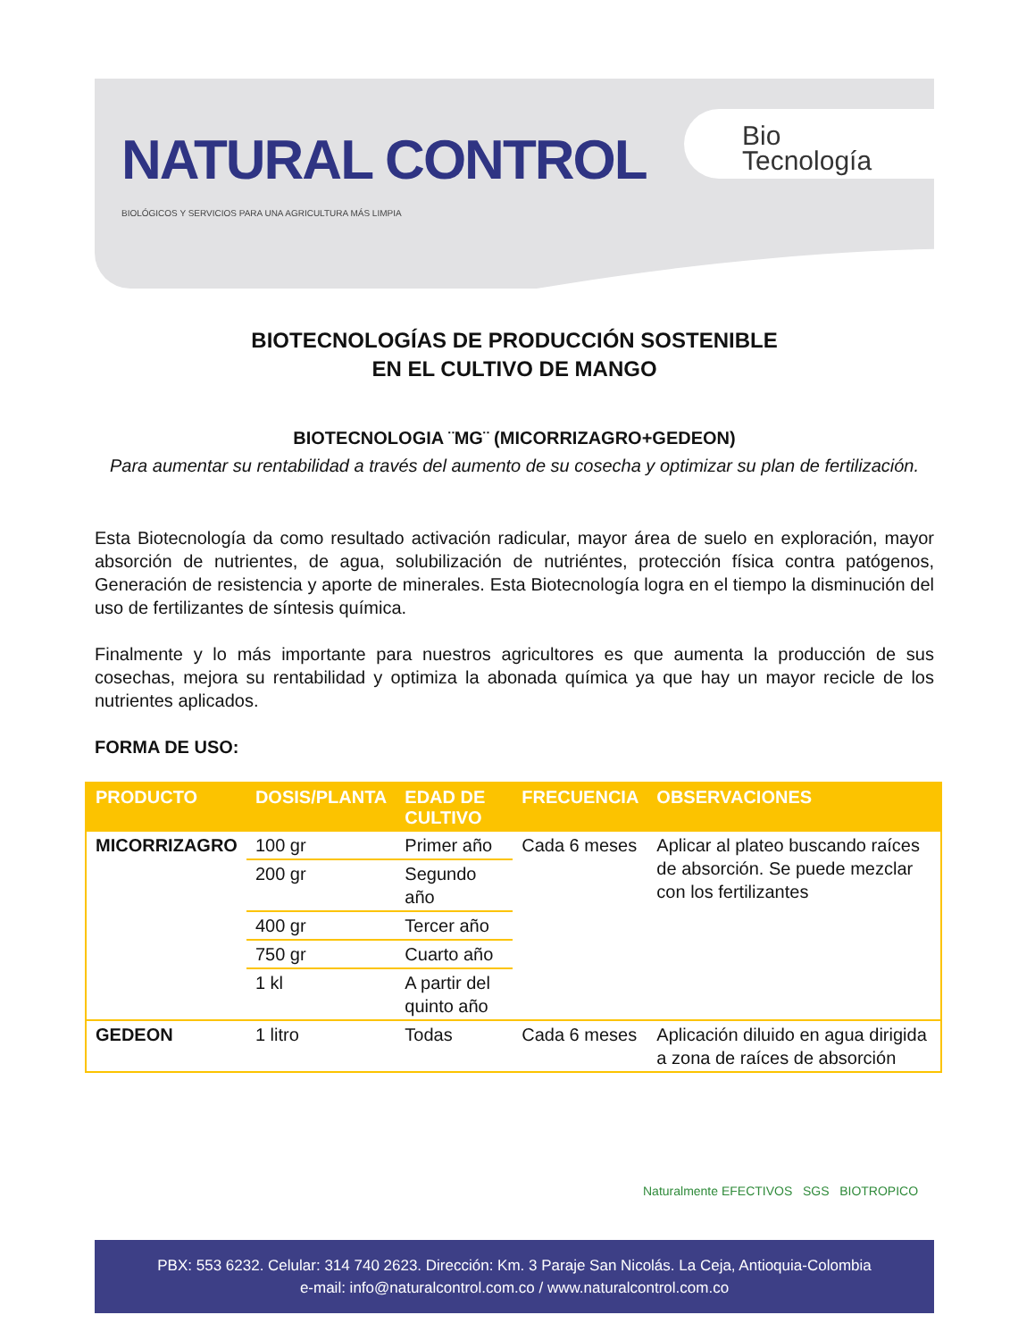NATURAL CONTROL
BIOLÓGICOS Y SERVICIOS PARA UNA AGRICULTURA MÁS LIMPIA
Bio
Tecnología
BIOTECNOLOGÍAS DE PRODUCCIÓN SOSTENIBLE
EN EL CULTIVO DE MANGO
BIOTECNOLOGIA ¨MG¨ (MICORRIZAGRO+GEDEON)
Para aumentar su rentabilidad a través del aumento de su cosecha y optimizar su plan de fertilización.
Esta Biotecnología da como resultado activación radicular, mayor área de suelo en exploración, mayor absorción de nutrientes, de agua, solubilización de nutriéntes, protección física contra patógenos, Generación de resistencia y aporte de minerales. Esta Biotecnología logra en el tiempo la disminución del uso de fertilizantes de síntesis química.
Finalmente y lo más importante para nuestros agricultores es que aumenta la producción de sus cosechas, mejora su rentabilidad y optimiza la abonada química ya que hay un mayor recicle de los nutrientes aplicados.
FORMA DE USO:
| PRODUCTO | DOSIS/PLANTA | EDAD DE CULTIVO | FRECUENCIA | OBSERVACIONES |
| --- | --- | --- | --- | --- |
| MICORRIZAGRO | 100 gr | Primer año | Cada 6 meses | Aplicar al plateo buscando raíces de absorción. Se puede mezclar con los fertilizantes |
| | 200 gr | Segundo año | | |
| | 400 gr | Tercer año | | |
| | 750 gr | Cuarto año | | |
| | 1 kl | A partir del quinto año | | |
| GEDEON | 1 litro | Todas | Cada 6 meses | Aplicación diluido en agua dirigida a zona de raíces de absorción |
Naturalmente EFECTIVOS SGS BIOTROPICO
PBX: 553 6232. Celular: 314 740 2623. Dirección: Km. 3 Paraje San Nicolás. La Ceja, Antioquia-Colombia
e-mail: info@naturalcontrol.com.co / www.naturalcontrol.com.co